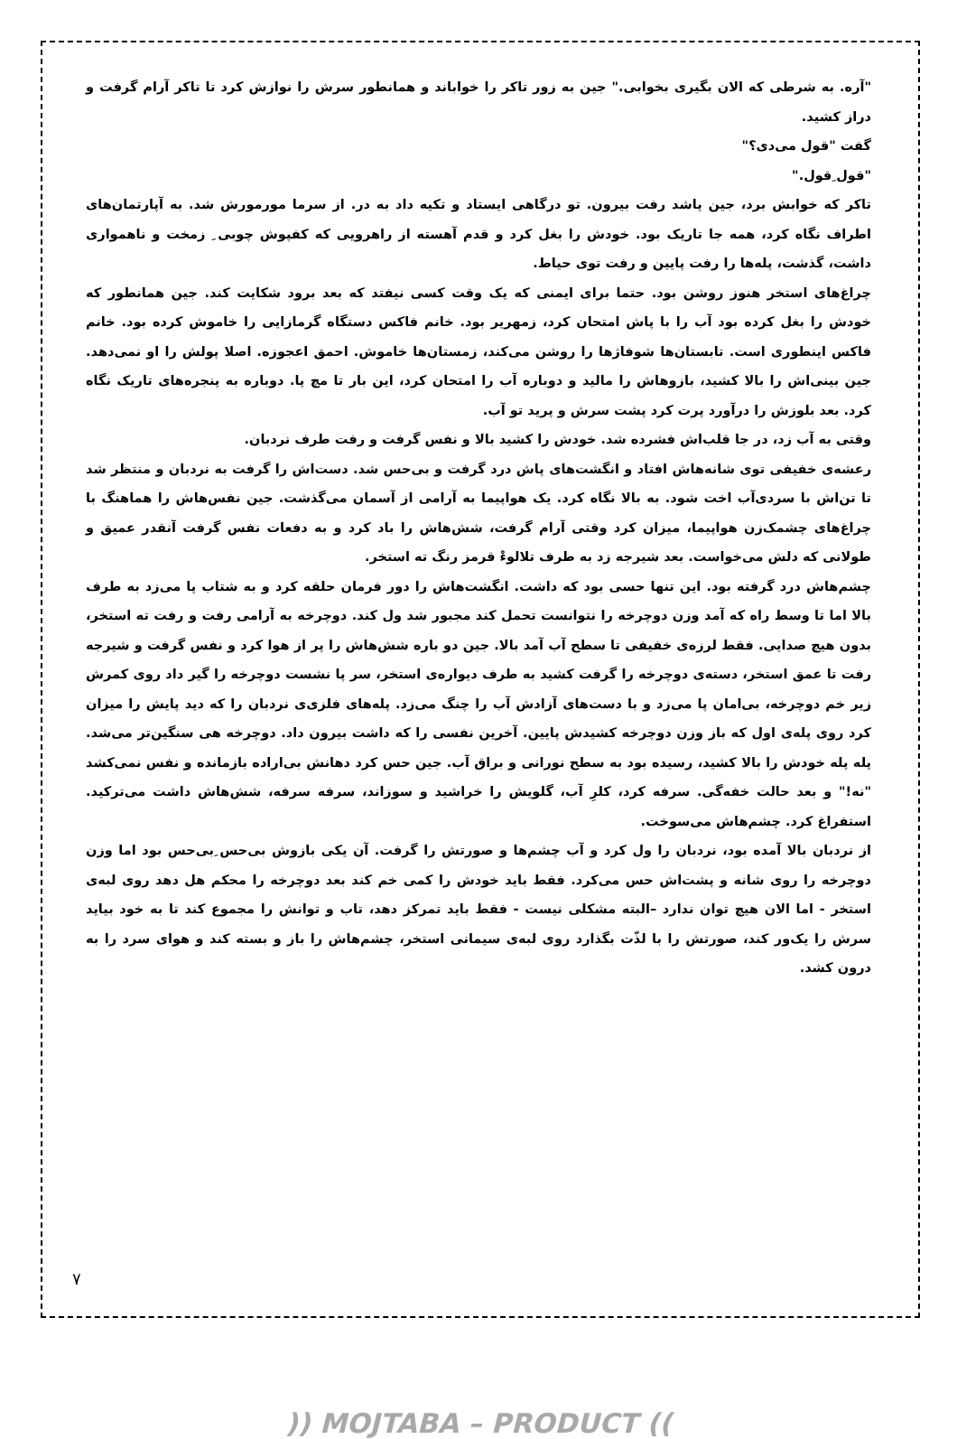"آره. به شرطی که الان بگیری بخوابی." جین به زور تاکر را خواباند و همانطور سرش را نوازش کرد تا تاکر آرام گرفت و دراز کشید.
گفت "قول می‌دی؟"
"قول ِقول."
تاکر که خوابش برد، جین پاشد رفت بیرون. تو درگاهی ایستاد و تکیه داد به در. از سرما مورمورش شد. به آپارتمان‌های اطراف نگاه کرد، همه جا تاریک بود. خودش را بغل کرد و قدم آهسته از راهرویی که کفپوش چوبی ِ زمخت و ناهمواری داشت، گذشت، پله‌ها را رفت پایین و رفت توی حیاط.
چراغ‌های استخر هنوز روشن بود. حتما برای ایمنی که یک وقت کسی نیفتد که بعد برود شکایت کند. جین همانطور که خودش را بغل کرده بود آب را با پاش امتحان کرد، زمهریر بود. خانم فاکس دستگاه گرمازایی را خاموش کرده بود. خانم فاکس اینطوری است. تابستان‌ها شوفاژها را روشن می‌کند، زمستان‌ها خاموش. احمق اعجوزه. اصلا پولش را او نمی‌دهد. جین بینی‌اش را بالا کشید، بازوهاش را مالید و دوباره آب را امتحان کرد، این بار تا مچ پا. دوباره به پنجره‌های تاریک نگاه کرد. بعد بلوزش را درآورد پرت کرد پشت سرش و پرید تو آب.
وقتی به آب زد، در جا قلب‌اش فشرده شد. خودش را کشید بالا و نفس گرفت و رفت طرف نردبان.
رعشه‌ی خفیفی توی شانه‌هاش افتاد و انگشت‌های پاش درد گرفت و بی‌حس شد. دست‌اش را گرفت به نردبان و منتظر شد تا تن‌اش با سردی‌آب اخت شود. به بالا نگاه کرد. یک هواپیما به آرامی از آسمان می‌گذشت. جین نفس‌هاش را هماهنگ با چراغ‌های چشمک‌زن هواپیما، میزان کرد وقتی آرام گرفت، شش‌هاش را باد کرد و به دفعات نفس گرفت آنقدر عمیق و طولانی که دلش می‌خواست. بعد شیرجه زد به طرف تلالوءْ قرمز رنگ ته استخر.
چشم‌هاش درد گرفته بود. این تنها حسی بود که داشت. انگشت‌هاش را دور فرمان حلقه کرد و به شتاب پا می‌زد به طرف بالا اما تا وسط راه که آمد وزن دوچرخه را نتوانست تحمل کند مجبور شد ول کند. دوچرخه به آرامی رفت و رفت ته استخر، بدون هیچ صدایی. فقط لرزه‌ی خفیفی تا سطح آب آمد بالا. جین دو باره شش‌هاش را پر از هوا کرد و نفس گرفت و شیرجه رفت تا عمق استخر، دسته‌ی دوچرخه را گرفت کشید به طرف دیواره‌ی استخر، سر پا نشست دوچرخه را گیر داد روی کمرش زیر خم دوچرخه، بی‌امان پا می‌زد و با دست‌های آزادش آب را چنگ می‌زد. پله‌های فلزی‌ی نردبان را که دید پایش را میزان کرد روی پله‌ی اول که باز وزن دوچرخه کشیدش پایین. آخرین نفسی را که داشت بیرون داد. دوچرخه هی سنگین‌تر می‌شد. پله پله خودش را بالا کشید، رسیده بود به سطح نورانی و براق آب. جین حس کرد دهانش بی‌اراده بازمانده و نفس نمی‌کشد "نه!" و بعد حالت خفه‌گی. سرفه کرد، کلرِ آب، گلویش را خراشید و سوزاند، سرفه سرفه، شش‌هاش داشت می‌ترکید. استفراغ کرد. چشم‌هاش می‌سوخت.
از نردبان بالا آمده بود، نردبان را ول کرد و آب چشم‌ها و صورتش را گرفت. آن یکی بازوش بی‌حس ِبی‌حس بود اما وزن دوچرخه را روی شانه و پشت‌اش حس می‌کرد. فقط باید خودش را کمی خم کند بعد دوچرخه را محکم هل دهد روی لبه‌ی استخر - اما الان هیچ توان ندارد –البته مشکلی نیست - فقط باید تمرکز دهد، تاب و توانش را مجموع کند تا به خود بیاید سرش را یک‌ور کند، صورتش را با لذّت بگذارد روی لبه‌ی سیمانی استخر، چشم‌هاش را باز و بسته کند و هوای سرد را به درون کشد.
)) MOJTABA – PRODUCT ((
۷